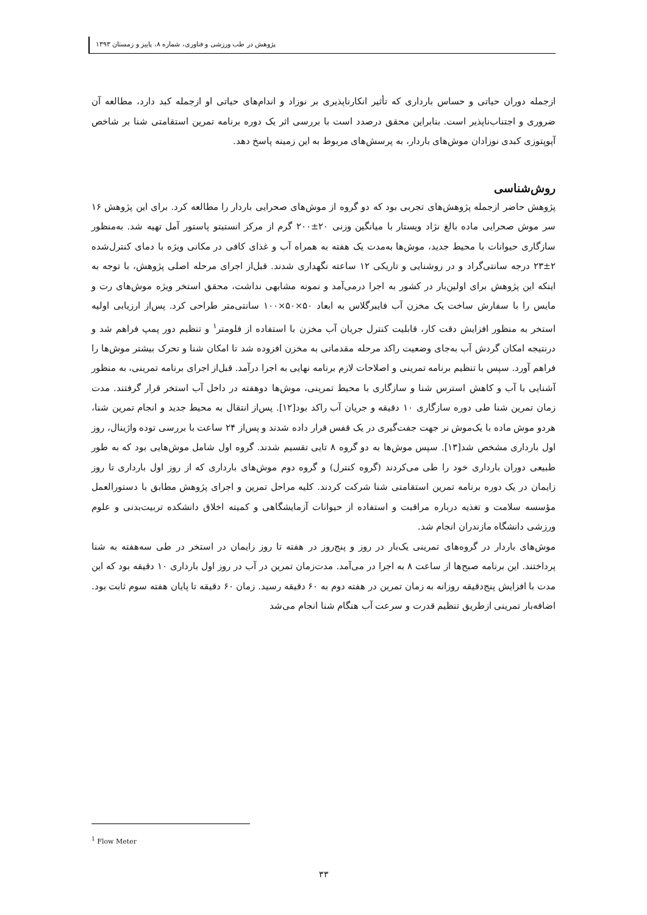پژوهش در طب ورزشی و فناوری، شماره ۸، پاییز و زمستان ۱۳۹۳
ازجمله دوران حیاتی و حساس بارداری که تأثیر انکارناپذیری بر نوزاد و اندام‌های حیاتی او ازجمله کبد دارد، مطالعه آن ضروری و اجتناب‌ناپذیر است. بنابراین محقق درصدد است با بررسی اثر یک دوره برنامه تمرین استقامتی شنا بر شاخص آپوپتوزی کبدی نوزادان موش‌های باردار، به پرسش‌های مربوط به این زمینه پاسخ دهد.
روش‌شناسی
پژوهش حاضر ازجمله پژوهش‌های تجربی بود که دو گروه از موش‌های صحرایی باردار را مطالعه کرد. برای این پژوهش ۱۶ سر موش صحرایی ماده بالغ نژاد ویستار با میانگین وزنی ۲۰±۲۰۰ گرم از مرکز انستیتو پاستور آمل تهیه شد. به‌منظور سازگاری حیوانات با محیط جدید، موش‌ها به‌مدت یک هفته به همراه آب و غذای کافی در مکانی ویژه با دمای کنترل‌شده ۲±۲۳ درجه سانتی‌گراد و در روشنایی و تاریکی ۱۲ ساعته نگهداری شدند. قبل‌از اجرای مرحله اصلی پژوهش، با توجه به اینکه این پژوهش برای اولین‌بار در کشور به اجرا درمی‌آمد و نمونه مشابهی نداشت، محقق استخر ویژه موش‌های رت و مایس را با سفارش ساخت یک مخزن آب فایبرگلاس به ابعاد ۵۰×۵۰×۱۰۰ سانتی‌متر طراحی کرد. پس‌از ارزیابی اولیه استخر به منظور افزایش دقت کار، قابلیت کنترل جریان آب مخزن با استفاده از فلومتر<sup>۱</sup> و تنظیم دور پمپ فراهم شد و درنتیجه امکان گردش آب به‌جای وضعیت راکد مرحله مقدماتی به مخزن افزوده شد تا امکان شنا و تحرک بیشتر موش‌ها را فراهم آورد. سپس با تنظیم برنامه تمرینی و اصلاحات لازم برنامه نهایی به اجرا درآمد. قبل‌از اجرای برنامه تمرینی، به منظور آشنایی با آب و کاهش استرس شنا و سازگاری با محیط تمرینی، موش‌ها دوهفته در داخل آب استخر قرار گرفتند. مدت زمان تمرین شنا طی دوره سازگاری ۱۰ دقیقه و جریان آب راکد بود[۱۲]. پس‌از انتقال به محیط جدید و انجام تمرین شنا، هردو موش ماده با یک‌موش نر جهت جفت‌گیری در یک قفس قرار داده شدند و پس‌از ۲۴ ساعت با بررسی توده واژینال، روز اول بارداری مشخص شد[۱۳]. سپس موش‌ها به دو گروه ۸ تایی تقسیم شدند. گروه اول شامل موش‌هایی بود که به طور طبیعی دوران بارداری خود را طی می‌کردند (گروه کنترل) و گروه دوم موش‌های بارداری که از روز اول بارداری تا روز زایمان در یک دوره برنامه تمرین استقامتی شنا شرکت کردند. کلیه مراحل تمرین و اجرای پژوهش مطابق با دستورالعمل مؤسسه سلامت و تغذیه درباره مراقبت و استفاده از حیوانات آزمایشگاهی و کمیته اخلاق دانشکده تربیت‌بدنی و علوم ورزشی دانشگاه مازندران انجام شد.
موش‌های باردار در گروه‌های تمرینی یک‌بار در روز و پنج‌روز در هفته تا روز زایمان در استخر در طی سه‌هفته به شنا پرداختند. این برنامه صبح‌ها از ساعت ۸ به اجرا در می‌آمد. مدت‌زمان تمرین در آب در روز اول بارداری ۱۰ دقیقه بود که این مدت با افزایش پنج‌دقیقه روزانه به زمان تمرین در هفته دوم به ۶۰ دقیقه رسید. زمان ۶۰ دقیقه تا پایان هفته سوم ثابت بود. اضافه‌بار تمرینی ازطریق تنظیم قدرت و سرعت آب هنگام شنا انجام می‌شد
<sup>1</sup> Flow Meter
۳۳